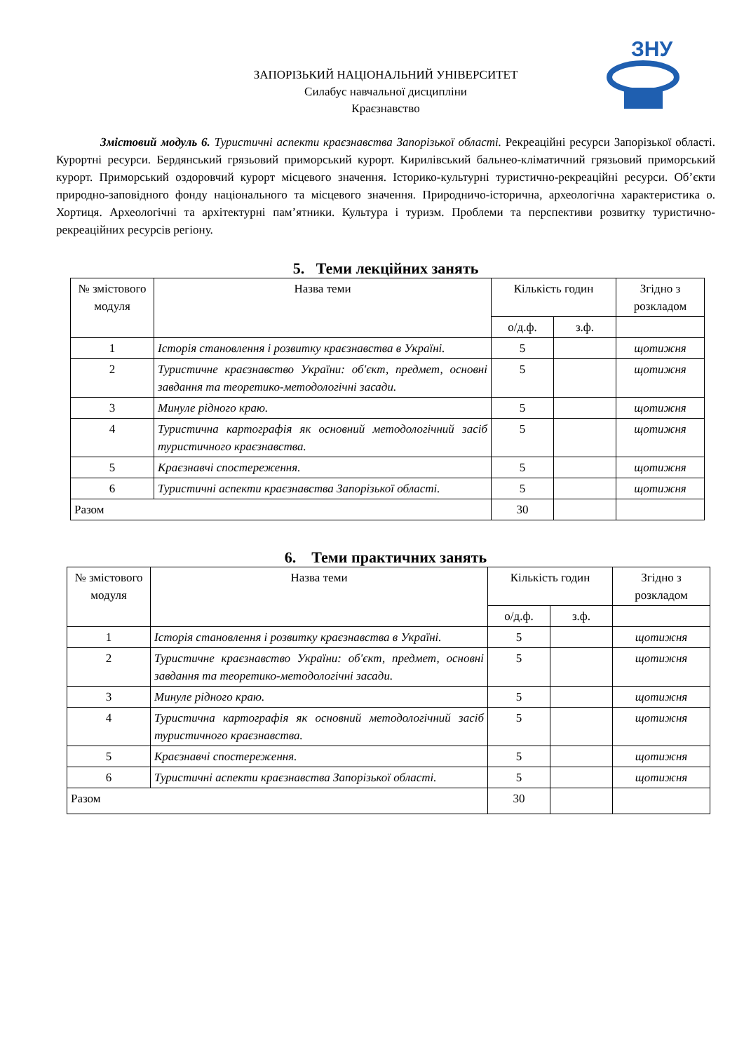ЗНУ
ЗАПОРІЗЬКИЙ НАЦІОНАЛЬНИЙ УНІВЕРСИТЕТ
Силабус навчальної дисципліни
Краєзнавство
Змістовий модуль 6. Туристичні аспекти краєзнавства Запорізької області. Рекреаційні ресурси Запорізької області. Курортні ресурси. Бердянський грязьовий приморський курорт. Кирилівський бальнео-кліматичний грязьовий приморський курорт. Приморський оздоровчий курорт місцевого значення. Історико-культурні туристично-рекреаційні ресурси. Об’єкти природно-заповідного фонду національного та місцевого значення. Природничо-історична, археологічна характеристика о. Хортиця. Археологічні та архітектурні пам’ятники. Культура і туризм. Проблеми та перспективи розвитку туристично-рекреаційних ресурсів регіону.
5. Теми лекційних занять
| № змістового модуля | Назва теми | Кількість годин | | Згідно з розкладом |
| --- | --- | --- | --- | --- |
| | | о/д.ф. | з.ф. | |
| 1 | Історія становлення і розвитку краєзнавства в Україні. | 5 | | щотижня |
| 2 | Туристичне краєзнавство України: об'єкт, предмет, основні завдання та теоретико-методологічні засади. | 5 | | щотижня |
| 3 | Минуле рідного краю. | 5 | | щотижня |
| 4 | Туристична картографія як основний методологічний засіб туристичного краєзнавства. | 5 | | щотижня |
| 5 | Краєзнавчі спостереження. | 5 | | щотижня |
| 6 | Туристичні аспекти краєзнавства Запорізької області. | 5 | | щотижня |
| Разом | | 30 | | |
6. Теми практичних занять
| № змістового модуля | Назва теми | Кількість годин | | Згідно з розкладом |
| --- | --- | --- | --- | --- |
| | | о/д.ф. | з.ф. | |
| 1 | Історія становлення і розвитку краєзнавства в Україні. | 5 | | щотижня |
| 2 | Туристичне краєзнавство України: об'єкт, предмет, основні завдання та теоретико-методологічні засади. | 5 | | щотижня |
| 3 | Минуле рідного краю. | 5 | | щотижня |
| 4 | Туристична картографія як основний методологічний засіб туристичного краєзнавства. | 5 | | щотижня |
| 5 | Краєзнавчі спостереження. | 5 | | щотижня |
| 6 | Туристичні аспекти краєзнавства Запорізької області. | 5 | | щотижня |
| Разом | | 30 | | |